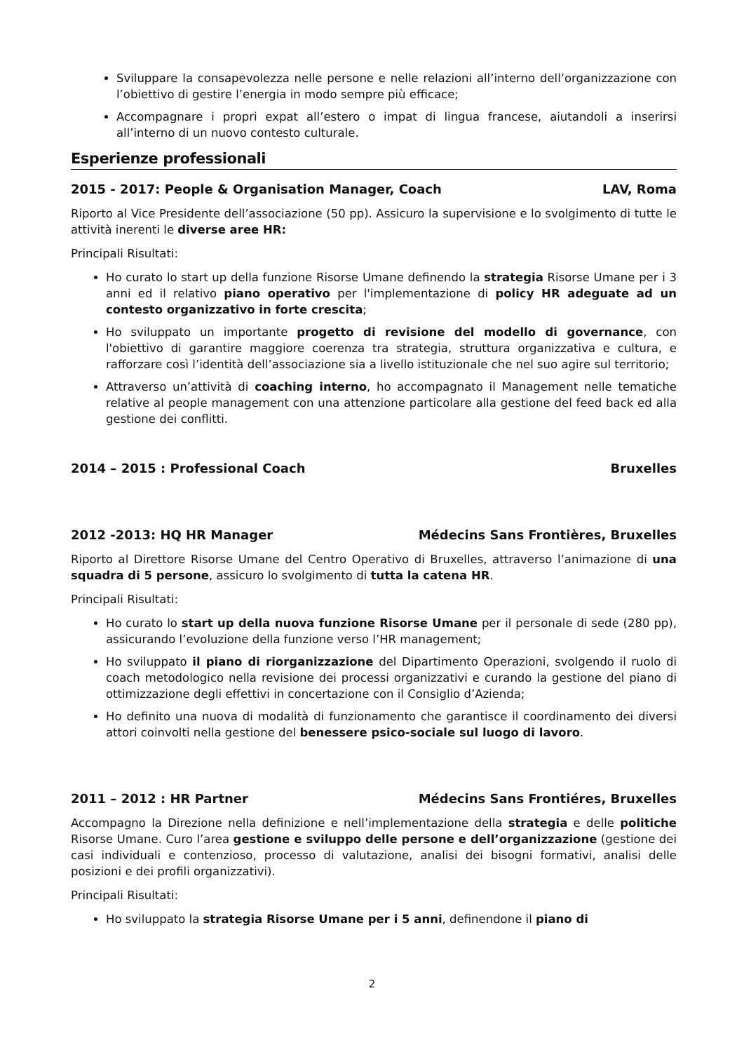Sviluppare la consapevolezza nelle persone e nelle relazioni all’interno dell’organizzazione con l’obiettivo di gestire l’energia in modo sempre più efficace;
Accompagnare i propri expat all’estero o impat di lingua francese, aiutandoli a inserirsi all’interno di un nuovo contesto culturale.
Esperienze professionali
2015 - 2017: People & Organisation Manager, Coach LAV, Roma
Riporto al Vice Presidente dell’associazione (50 pp). Assicuro la supervisione e lo svolgimento di tutte le attività inerenti le diverse aree HR:
Principali Risultati:
Ho curato lo start up della funzione Risorse Umane definendo la strategia Risorse Umane per i 3 anni ed il relativo piano operativo per l'implementazione di policy HR adeguate ad un contesto organizzativo in forte crescita;
Ho sviluppato un importante progetto di revisione del modello di governance, con l'obiettivo di garantire maggiore coerenza tra strategia, struttura organizzativa e cultura, e rafforzare così l’identità dell’associazione sia a livello istituzionale che nel suo agire sul territorio;
Attraverso un’attività di coaching interno, ho accompagnato il Management nelle tematiche relative al people management con una attenzione particolare alla gestione del feed back ed alla gestione dei conflitti.
2014 – 2015 : Professional Coach Bruxelles
2012 -2013: HQ HR Manager Médecins Sans Frontières, Bruxelles
Riporto al Direttore Risorse Umane del Centro Operativo di Bruxelles, attraverso l’animazione di una squadra di 5 persone, assicuro lo svolgimento di tutta la catena HR.
Principali Risultati:
Ho curato lo start up della nuova funzione Risorse Umane per il personale di sede (280 pp), assicurando l’evoluzione della funzione verso l’HR management;
Ho sviluppato il piano di riorganizzazione del Dipartimento Operazioni, svolgendo il ruolo di coach metodologico nella revisione dei processi organizzativi e curando la gestione del piano di ottimizzazione degli effettivi in concertazione con il Consiglio d’Azienda;
Ho definito una nuova di modalità di funzionamento che garantisce il coordinamento dei diversi attori coinvolti nella gestione del benessere psico-sociale sul luogo di lavoro.
2011 – 2012 : HR Partner Médecins Sans Frontiéres, Bruxelles
Accompagno la Direzione nella definizione e nell’implementazione della strategia e delle politiche Risorse Umane. Curo l’area gestione e sviluppo delle persone e dell’organizzazione (gestione dei casi individuali e contenzioso, processo di valutazione, analisi dei bisogni formativi, analisi delle posizioni e dei profili organizzativi).
Principali Risultati:
Ho sviluppato la strategia Risorse Umane per i 5 anni, definendone il piano di
2